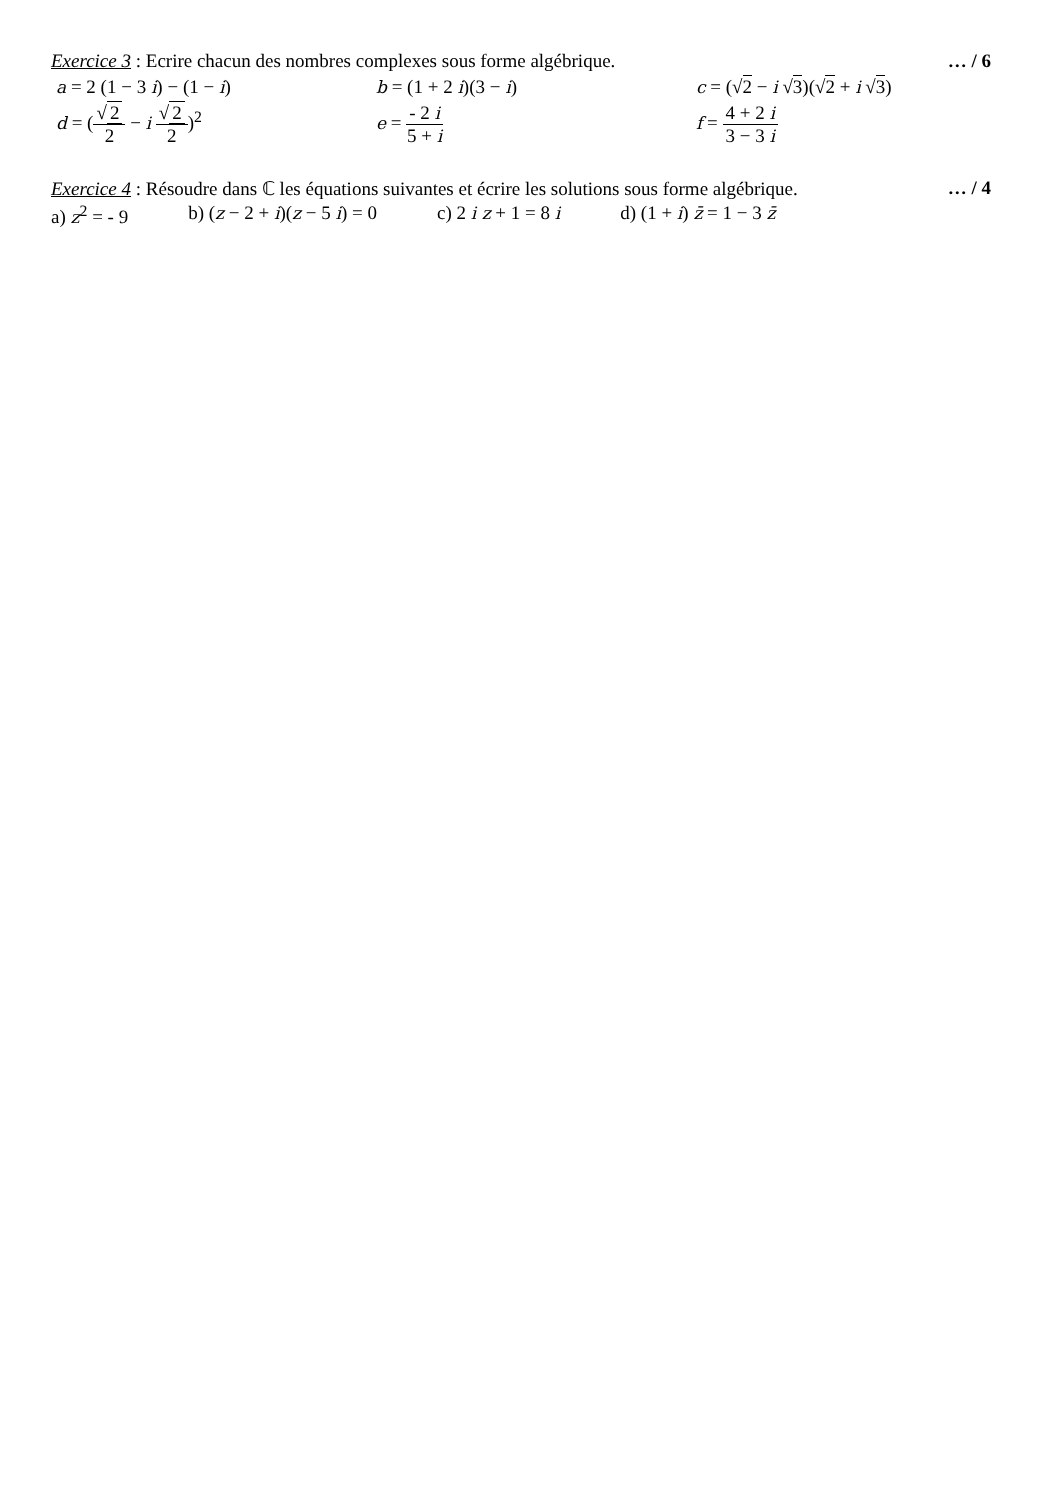Exercice 3 : Ecrire chacun des nombres complexes sous forme algébrique.
… / 6
a = 2 (1 − 3 i) − (1 − i) b = (1 + 2 i)(3 − i) c = (√2 − i √3)(√2 + i √3)
d = (√ 2 2 − i √ 2 2)<sup>2</sup> e = - 2 i 5 + i f = 4 + 2 i 3 − 3 i
Exercice 4 : Résoudre dans ℂ les équations suivantes et écrire les solutions sous forme algébrique.
… / 4
a) z<sup>2</sup> = - 9 b) (z − 2 + i)(z − 5 i) = 0 c) 2 i z + 1 = 8 i d) (1 + i) z̄ = 1 − 3 z̄